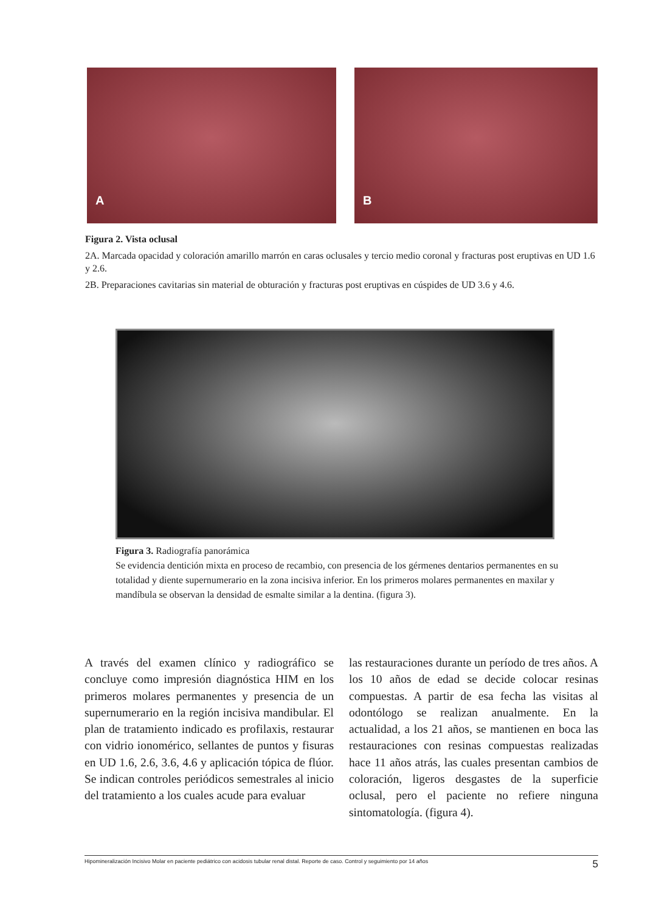A
B
Figura 2. Vista oclusal
2A. Marcada opacidad y coloración amarillo marrón en caras oclusales y tercio medio coronal y fracturas post eruptivas en UD 1.6 y 2.6.
2B. Preparaciones cavitarias sin material de obturación y fracturas post eruptivas en cúspides de UD 3.6 y 4.6.
Figura 3. Radiografía panorámica
Se evidencia dentición mixta en proceso de recambio, con presencia de los gérmenes dentarios permanentes en su totalidad y diente supernumerario en la zona incisiva inferior. En los primeros molares permanentes en maxilar y mandíbula se observan la densidad de esmalte similar a la dentina. (figura 3).
A través del examen clínico y radiográfico se concluye como impresión diagnóstica HIM en los primeros molares permanentes y presencia de un supernumerario en la región incisiva mandibular. El plan de tratamiento indicado es profilaxis, restaurar con vidrio ionomérico, sellantes de puntos y fisuras en UD 1.6, 2.6, 3.6, 4.6 y aplicación tópica de flúor. Se indican controles periódicos semestrales al inicio del tratamiento a los cuales acude para evaluar
las restauraciones durante un período de tres años. A los 10 años de edad se decide colocar resinas compuestas. A partir de esa fecha las visitas al odontólogo se realizan anualmente. En la actualidad, a los 21 años, se mantienen en boca las restauraciones con resinas compuestas realizadas hace 11 años atrás, las cuales presentan cambios de coloración, ligeros desgastes de la superficie oclusal, pero el paciente no refiere ninguna sintomatología. (figura 4).
Hipomineralización Incisivo Molar en paciente pediátrico con acidosis tubular renal distal. Reporte de caso. Control y seguimiento por 14 años 5